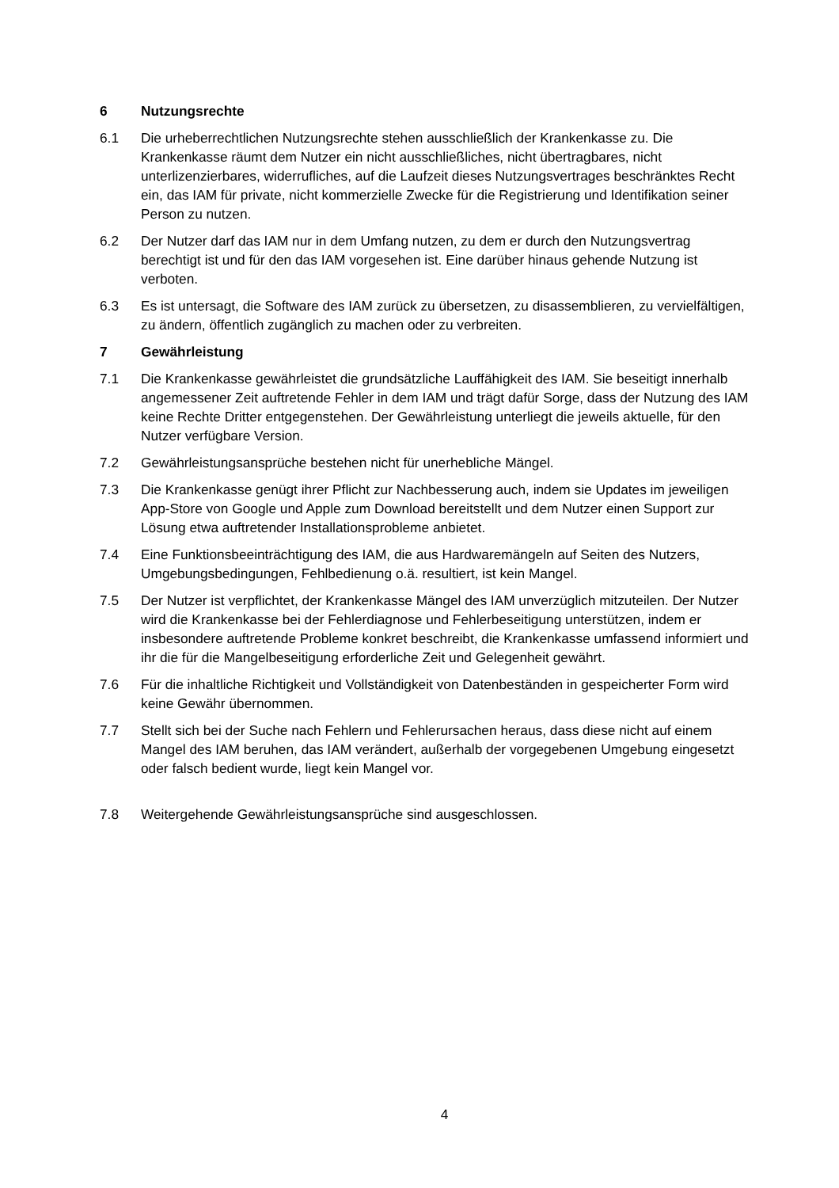6 Nutzungsrechte
6.1 Die urheberrechtlichen Nutzungsrechte stehen ausschließlich der Krankenkasse zu. Die Krankenkasse räumt dem Nutzer ein nicht ausschließliches, nicht übertragbares, nicht unterlizenzierbares, widerrufliches, auf die Laufzeit dieses Nutzungsvertrages beschränktes Recht ein, das IAM für private, nicht kommerzielle Zwecke für die Registrierung und Identifikation seiner Person zu nutzen.
6.2 Der Nutzer darf das IAM nur in dem Umfang nutzen, zu dem er durch den Nutzungsvertrag berechtigt ist und für den das IAM vorgesehen ist. Eine darüber hinaus gehende Nutzung ist verboten.
6.3 Es ist untersagt, die Software des IAM zurück zu übersetzen, zu disassemblieren, zu vervielfältigen, zu ändern, öffentlich zugänglich zu machen oder zu verbreiten.
7 Gewährleistung
7.1 Die Krankenkasse gewährleistet die grundsätzliche Lauffähigkeit des IAM. Sie beseitigt innerhalb angemessener Zeit auftretende Fehler in dem IAM und trägt dafür Sorge, dass der Nutzung des IAM keine Rechte Dritter entgegenstehen. Der Gewährleistung unterliegt die jeweils aktuelle, für den Nutzer verfügbare Version.
7.2 Gewährleistungsansprüche bestehen nicht für unerhebliche Mängel.
7.3 Die Krankenkasse genügt ihrer Pflicht zur Nachbesserung auch, indem sie Updates im jeweiligen App-Store von Google und Apple zum Download bereitstellt und dem Nutzer einen Support zur Lösung etwa auftretender Installationsprobleme anbietet.
7.4 Eine Funktionsbeeinträchtigung des IAM, die aus Hardwaremängeln auf Seiten des Nutzers, Umgebungsbedingungen, Fehlbedienung o.ä. resultiert, ist kein Mangel.
7.5 Der Nutzer ist verpflichtet, der Krankenkasse Mängel des IAM unverzüglich mitzuteilen. Der Nutzer wird die Krankenkasse bei der Fehlerdiagnose und Fehlerbeseitigung unterstützen, indem er insbesondere auftretende Probleme konkret beschreibt, die Krankenkasse umfassend informiert und ihr die für die Mangelbeseitigung erforderliche Zeit und Gelegenheit gewährt.
7.6 Für die inhaltliche Richtigkeit und Vollständigkeit von Datenbeständen in gespeicherter Form wird keine Gewähr übernommen.
7.7 Stellt sich bei der Suche nach Fehlern und Fehlerursachen heraus, dass diese nicht auf einem Mangel des IAM beruhen, das IAM verändert, außerhalb der vorgegebenen Umgebung eingesetzt oder falsch bedient wurde, liegt kein Mangel vor.
7.8 Weitergehende Gewährleistungsansprüche sind ausgeschlossen.
4